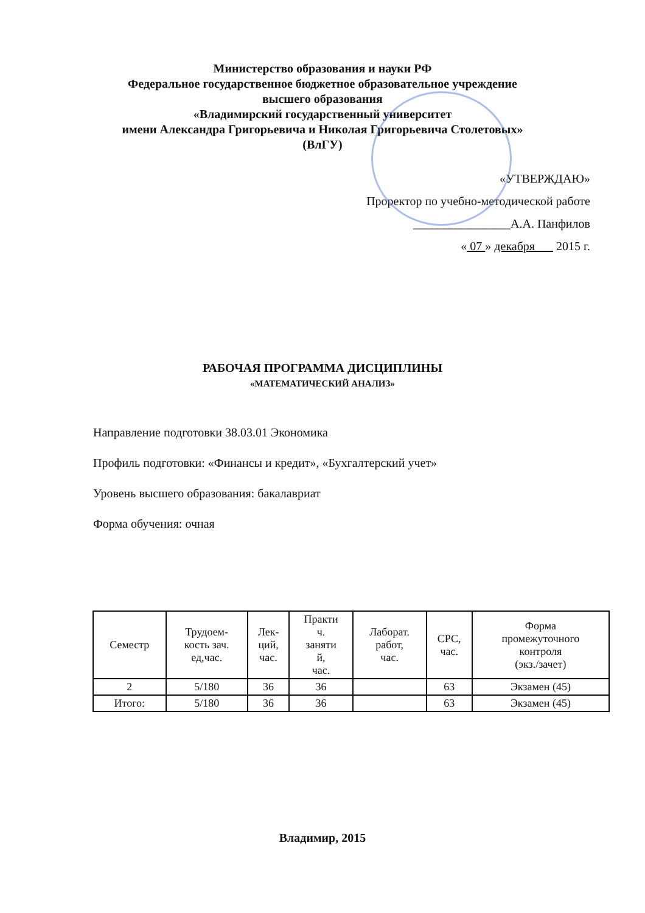Министерство образования и науки РФ
Федеральное государственное бюджетное образовательное учреждение
высшего образования
«Владимирский государственный университет
имени Александра Григорьевича и Николая Григорьевича Столетовых»
(ВлГУ)
«УТВЕРЖДАЮ»
Проректор по учебно-методической работе
________________А.А. Панфилов
« 07 » декабря 2015 г.
РАБОЧАЯ ПРОГРАММА ДИСЦИПЛИНЫ
«МАТЕМАТИЧЕСКИЙ АНАЛИЗ»
Направление подготовки 38.03.01 Экономика
Профиль подготовки: «Финансы и кредит», «Бухгалтерский учет»
Уровень высшего образования: бакалавриат
Форма обучения: очная
| Семестр | Трудоем- кость зач. ед,час. | Лек- ций, час. | Практи ч. заняти й, час. | Лаборат. работ, час. | СРС, час. | Форма промежуточного контроля (экз./зачет) |
| --- | --- | --- | --- | --- | --- | --- |
| 2 | 5/180 | 36 | 36 | | 63 | Экзамен (45) |
| Итого: | 5/180 | 36 | 36 | | 63 | Экзамен (45) |
Владимир, 2015